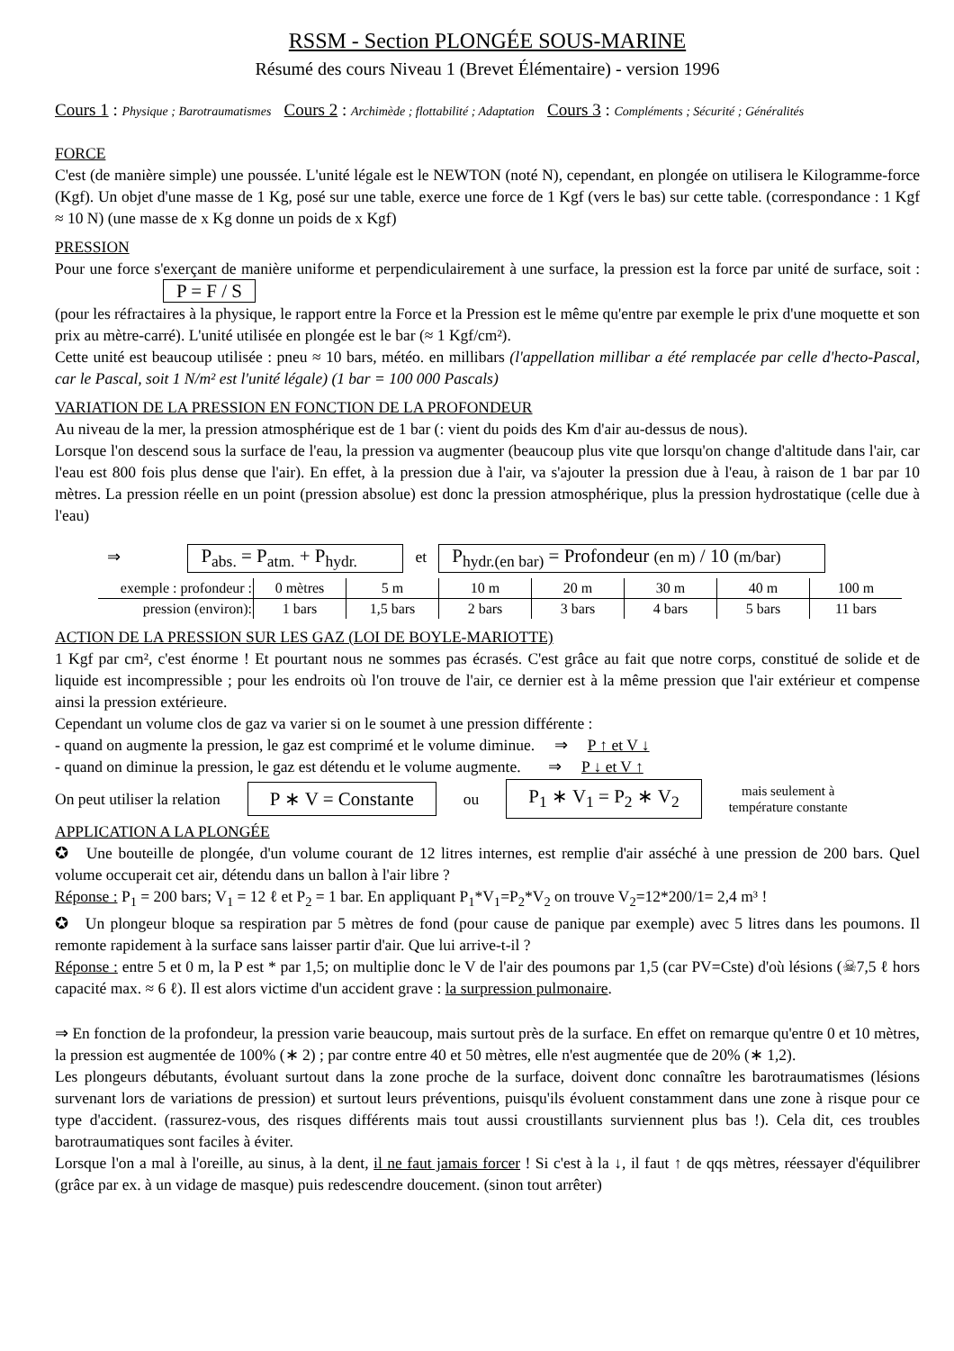RSSM - Section PLONGÉE SOUS-MARINE
Résumé des cours Niveau 1 (Brevet Élémentaire) - version 1996
Cours 1 : Physique ; Barotraumatismes Cours 2 : Archimède ; flottabilité ; Adaptation Cours 3 : Compléments ; Sécurité ; Généralités
FORCE
C'est (de manière simple) une poussée. L'unité légale est le NEWTON (noté N), cependant, en plongée on utilisera le Kilogramme-force (Kgf). Un objet d'une masse de 1 Kg, posé sur une table, exerce une force de 1 Kgf (vers le bas) sur cette table. (correspondance : 1 Kgf ≈ 10 N) (une masse de x Kg donne un poids de x Kgf)
PRESSION
Pour une force s'exerçant de manière uniforme et perpendiculairement à une surface, la pression est la force par unité de surface, soit : P = F / S
(pour les réfractaires à la physique, le rapport entre la Force et la Pression est le même qu'entre par exemple le prix d'une moquette et son prix au mètre-carré). L'unité utilisée en plongée est le bar (≈ 1 Kgf/cm²).
Cette unité est beaucoup utilisée : pneu ≈ 10 bars, météo. en millibars (l'appellation millibar a été remplacée par celle d'hecto-Pascal, car le Pascal, soit 1 N/m² est l'unité légale) (1 bar = 100 000 Pascals)
VARIATION DE LA PRESSION EN FONCTION DE LA PROFONDEUR
Au niveau de la mer, la pression atmosphérique est de 1 bar (: vient du poids des Km d'air au-dessus de nous).
Lorsque l'on descend sous la surface de l'eau, la pression va augmenter (beaucoup plus vite que lorsqu'on change d'altitude dans l'air, car l'eau est 800 fois plus dense que l'air). En effet, à la pression due à l'air, va s'ajouter la pression due à l'eau, à raison de 1 bar par 10 mètres. La pression réelle en un point (pression absolue) est donc la pression atmosphérique, plus la pression hydrostatique (celle due à l'eau)
⇒ P<sub>abs.</sub> = P<sub>atm.</sub> + P<sub>hydr.</sub> et P<sub>hydr.(en bar)</sub> = Profondeur (en m) / 10 (m/bar)
| exemple : profondeur : | 0 mètres | 5 m | 10 m | 20 m | 30 m | 40 m | 100 m |
| pression (environ): | 1 bars | 1,5 bars | 2 bars | 3 bars | 4 bars | 5 bars | 11 bars |
ACTION DE LA PRESSION SUR LES GAZ (LOI DE BOYLE-MARIOTTE)
1 Kgf par cm², c'est énorme ! Et pourtant nous ne sommes pas écrasés. C'est grâce au fait que notre corps, constitué de solide et de liquide est incompressible ; pour les endroits où l'on trouve de l'air, ce dernier est à la même pression que l'air extérieur et compense ainsi la pression extérieure.
Cependant un volume clos de gaz va varier si on le soumet à une pression différente :
- quand on augmente la pression, le gaz est comprimé et le volume diminue. ⇒ P ↑ et V ↓
- quand on diminue la pression, le gaz est détendu et le volume augmente. ⇒ P ↓ et V ↑
On peut utiliser la relation P ∗ V = Constante ou P<sub>1</sub> ∗ V<sub>1</sub> = P<sub>2</sub> ∗ V<sub>2</sub> mais seulement à
température constante
APPLICATION A LA PLONGÉE
✪ Une bouteille de plongée, d'un volume courant de 12 litres internes, est remplie d'air asséché à une pression de 200 bars. Quel volume occuperait cet air, détendu dans un ballon à l'air libre ?
Réponse : P<sub>1</sub> = 200 bars; V<sub>1</sub> = 12 ℓ et P<sub>2</sub> = 1 bar. En appliquant P<sub>1</sub>*V<sub>1</sub>=P<sub>2</sub>*V<sub>2</sub> on trouve V<sub>2</sub>=12*200/1= 2,4 m³ !
✪ Un plongeur bloque sa respiration par 5 mètres de fond (pour cause de panique par exemple) avec 5 litres dans les poumons. Il remonte rapidement à la surface sans laisser partir d'air. Que lui arrive-t-il ?
Réponse : entre 5 et 0 m, la P est * par 1,5; on multiplie donc le V de l'air des poumons par 1,5 (car PV=Cste) d'où lésions (☠7,5 ℓ hors capacité max. ≈ 6 ℓ). Il est alors victime d'un accident grave : la surpression pulmonaire.
⇒ En fonction de la profondeur, la pression varie beaucoup, mais surtout près de la surface. En effet on remarque qu'entre 0 et 10 mètres, la pression est augmentée de 100% (∗ 2) ; par contre entre 40 et 50 mètres, elle n'est augmentée que de 20% (∗ 1,2).
Les plongeurs débutants, évoluant surtout dans la zone proche de la surface, doivent donc connaître les barotraumatismes (lésions survenant lors de variations de pression) et surtout leurs préventions, puisqu'ils évoluent constamment dans une zone à risque pour ce type d'accident. (rassurez-vous, des risques différents mais tout aussi croustillants surviennent plus bas !). Cela dit, ces troubles barotraumatiques sont faciles à éviter.
Lorsque l'on a mal à l'oreille, au sinus, à la dent, il ne faut jamais forcer ! Si c'est à la ↓, il faut ↑ de qqs mètres, réessayer d'équilibrer (grâce par ex. à un vidage de masque) puis redescendre doucement. (sinon tout arrêter)